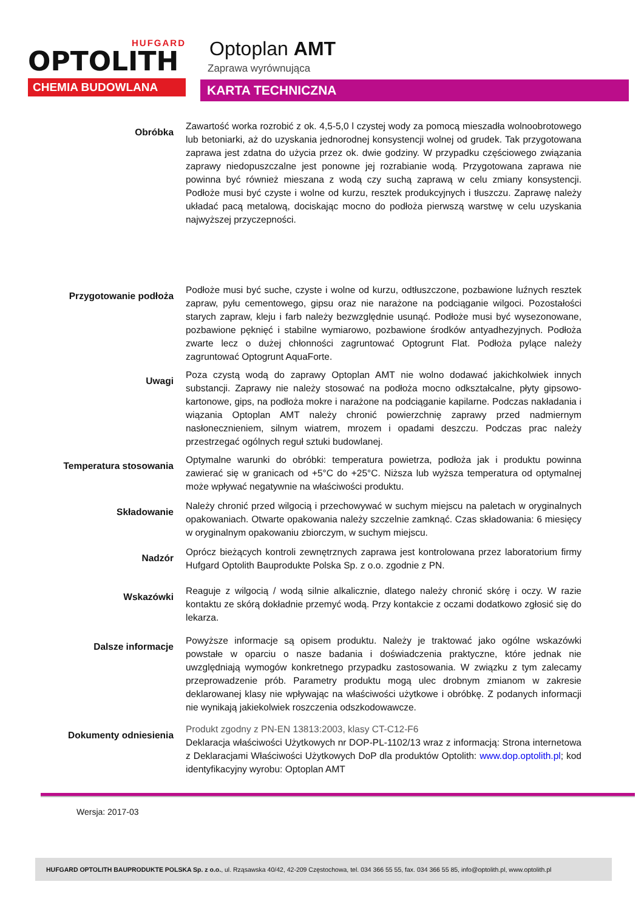HUFGARD
OPTOLITH
CHEMIA BUDOWLANA
Optoplan AMT
Zaprawa wyrównująca
KARTA TECHNICZNA
Obróbka
Zawartość worka rozrobić z ok. 4,5-5,0 l czystej wody za pomocą mieszadła wolnoobrotowego lub betoniarki, aż do uzyskania jednorodnej konsystencji wolnej od grudek. Tak przygotowana zaprawa jest zdatna do użycia przez ok. dwie godziny. W przypadku częściowego związania zaprawy niedopuszczalne jest ponowne jej rozrabianie wodą. Przygotowana zaprawa nie powinna być również mieszana z wodą czy suchą zaprawą w celu zmiany konsystencji. Podłoże musi być czyste i wolne od kurzu, resztek produkcyjnych i tłuszczu. Zaprawę należy układać pacą metalową, dociskając mocno do podłoża pierwszą warstwę w celu uzyskania najwyższej przyczepności.
Przygotowanie podłoża
Podłoże musi być suche, czyste i wolne od kurzu, odtłuszczone, pozbawione luźnych resztek zapraw, pyłu cementowego, gipsu oraz nie narażone na podciąganie wilgoci. Pozostałości starych zapraw, kleju i farb należy bezwzględnie usunąć. Podłoże musi być wysezonowane, pozbawione pęknięć i stabilne wymiarowo, pozbawione środków antyadhezyjnych. Podłoża zwarte lecz o dużej chłonności zagruntować Optogrunt Flat. Podłoża pylące należy zagruntować Optogrunt AquaForte.
Uwagi
Poza czystą wodą do zaprawy Optoplan AMT nie wolno dodawać jakichkolwiek innych substancji. Zaprawy nie należy stosować na podłoża mocno odkształcalne, płyty gipsowo-kartonowe, gips, na podłoża mokre i narażone na podciąganie kapilarne. Podczas nakładania i wiązania Optoplan AMT należy chronić powierzchnię zaprawy przed nadmiernym nasłonecznieniem, silnym wiatrem, mrozem i opadami deszczu. Podczas prac należy przestrzegać ogólnych reguł sztuki budowlanej.
Temperatura stosowania
Optymalne warunki do obróbki: temperatura powietrza, podłoża jak i produktu powinna zawierać się w granicach od +5°C do +25°C. Niższa lub wyższa temperatura od optymalnej może wpływać negatywnie na właściwości produktu.
Składowanie
Należy chronić przed wilgocią i przechowywać w suchym miejscu na paletach w oryginalnych opakowaniach. Otwarte opakowania należy szczelnie zamknąć. Czas składowania: 6 miesięcy w oryginalnym opakowaniu zbiorczym, w suchym miejscu.
Nadzór
Oprócz bieżących kontroli zewnętrznych zaprawa jest kontrolowana przez laboratorium firmy Hufgard Optolith Bauprodukte Polska Sp. z o.o. zgodnie z PN.
Wskazówki
Reaguje z wilgocią / wodą silnie alkalicznie, dlatego należy chronić skórę i oczy. W razie kontaktu ze skórą dokładnie przemyć wodą. Przy kontakcie z oczami dodatkowo zgłosić się do lekarza.
Dalsze informacje
Powyższe informacje są opisem produktu. Należy je traktować jako ogólne wskazówki powstałe w oparciu o nasze badania i doświadczenia praktyczne, które jednak nie uwzględniają wymogów konkretnego przypadku zastosowania. W związku z tym zalecamy przeprowadzenie prób. Parametry produktu mogą ulec drobnym zmianom w zakresie deklarowanej klasy nie wpływając na właściwości użytkowe i obróbkę. Z podanych informacji nie wynikają jakiekolwiek roszczenia odszkodowawcze.
Dokumenty odniesienia
Produkt zgodny z PN-EN 13813:2003, klasy CT-C12-F6
Deklaracja właściwości Użytkowych nr DOP-PL-1102/13 wraz z informacją: Strona internetowa z Deklaracjami Właściwości Użytkowych DoP dla produktów Optolith: www.dop.optolith.pl; kod identyfikacyjny wyrobu: Optoplan AMT
Wersja: 2017-03
HUFGARD OPTOLITH BAUPRODUKTE POLSKA Sp. z o.o., ul. Rząsawska 40/42, 42-209 Częstochowa, tel. 034 366 55 55, fax. 034 366 55 85, info@optolith.pl, www.optolith.pl